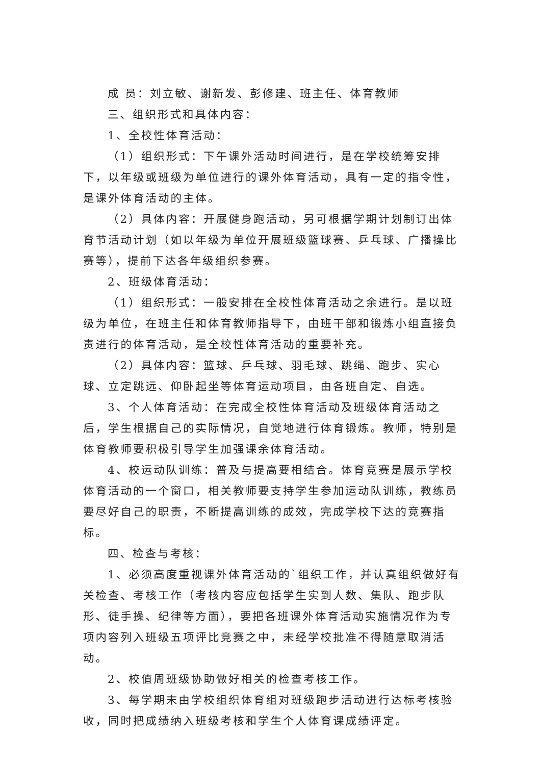成 员：刘立敏、谢新发、彭修建、班主任、体育教师
三、组织形式和具体内容：
1、全校性体育活动：
（1）组织形式：下午课外活动时间进行，是在学校统筹安排下，以年级或班级为单位进行的课外体育活动，具有一定的指令性，是课外体育活动的主体。
（2）具体内容：开展健身跑活动，另可根据学期计划制订出体育节活动计划（如以年级为单位开展班级篮球赛、乒乓球、广播操比赛等），提前下达各年级组织参赛。
2、班级体育活动：
（1）组织形式：一般安排在全校性体育活动之余进行。是以班级为单位，在班主任和体育教师指导下，由班干部和锻炼小组直接负责进行的体育活动，是全校性体育活动的重要补充。
（2）具体内容：篮球、乒乓球、羽毛球、跳绳、跑步、实心球、立定跳远、仰卧起坐等体育运动项目，由各班自定、自选。
3、个人体育活动：在完成全校性体育活动及班级体育活动之后，学生根据自己的实际情况，自觉地进行体育锻炼。教师，特别是体育教师要积极引导学生加强课余体育活动。
4、校运动队训练：普及与提高要相结合。体育竞赛是展示学校体育活动的一个窗口，相关教师要支持学生参加运动队训练，教练员要尽好自己的职责，不断提高训练的成效，完成学校下达的竞赛指标。
四、检查与考核：
1、必须高度重视课外体育活动的`组织工作，并认真组织做好有关检查、考核工作（考核内容应包括学生实到人数、集队、跑步队形、徒手操、纪律等方面），要把各班课外体育活动实施情况作为专项内容列入班级五项评比竞赛之中，未经学校批准不得随意取消活动。
2、校值周班级协助做好相关的检查考核工作。
3、每学期末由学校组织体育组对班级跑步活动进行达标考核验收，同时把成绩纳入班级考核和学生个人体育课成绩评定。